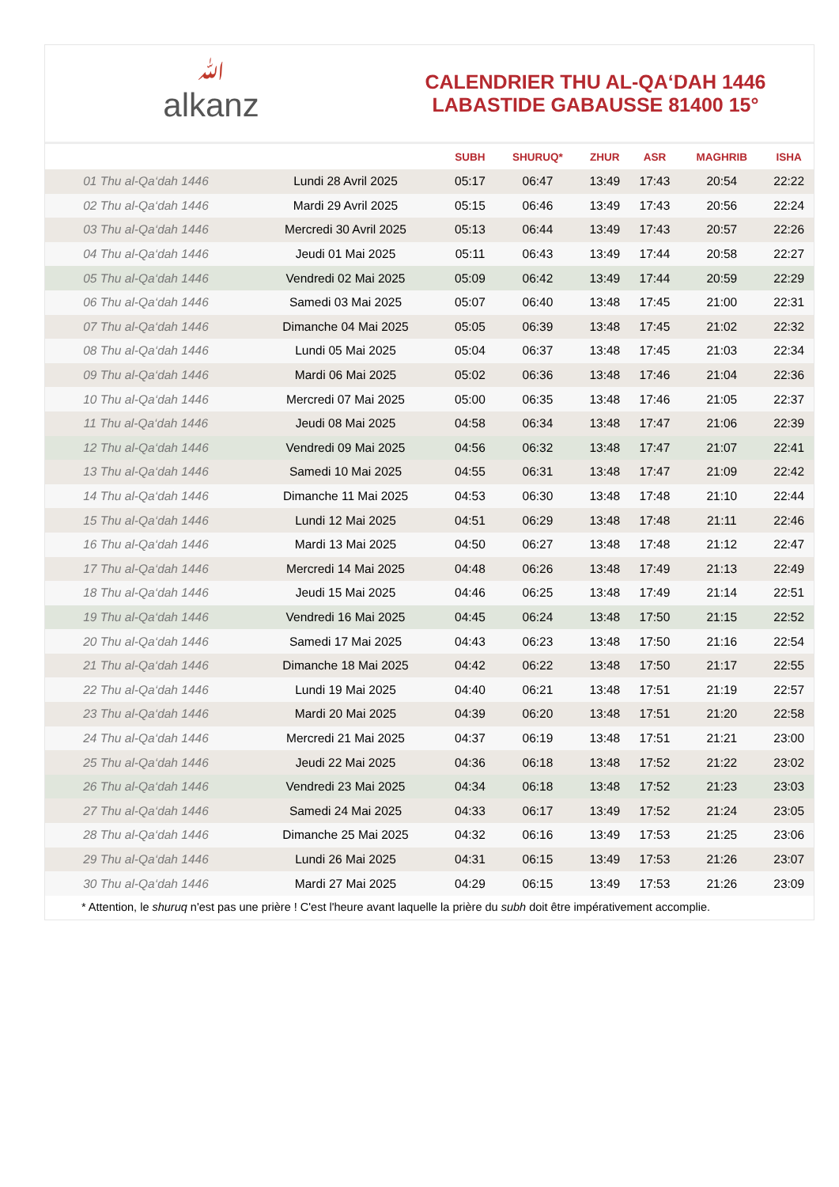ﷲalkanz
CALENDRIER THU AL-QA‘DAH 1446
LABASTIDE GABAUSSE 81400 15°
| | | SUBH | SHURUQ* | ZHUR | ASR | MAGHRIB | ISHA |
| --- | --- | --- | --- | --- | --- | --- | --- |
| 01 Thu al-Qa‘dah 1446 | Lundi 28 Avril 2025 | 05:17 | 06:47 | 13:49 | 17:43 | 20:54 | 22:22 |
| 02 Thu al-Qa‘dah 1446 | Mardi 29 Avril 2025 | 05:15 | 06:46 | 13:49 | 17:43 | 20:56 | 22:24 |
| 03 Thu al-Qa‘dah 1446 | Mercredi 30 Avril 2025 | 05:13 | 06:44 | 13:49 | 17:43 | 20:57 | 22:26 |
| 04 Thu al-Qa‘dah 1446 | Jeudi 01 Mai 2025 | 05:11 | 06:43 | 13:49 | 17:44 | 20:58 | 22:27 |
| 05 Thu al-Qa‘dah 1446 | Vendredi 02 Mai 2025 | 05:09 | 06:42 | 13:49 | 17:44 | 20:59 | 22:29 |
| 06 Thu al-Qa‘dah 1446 | Samedi 03 Mai 2025 | 05:07 | 06:40 | 13:48 | 17:45 | 21:00 | 22:31 |
| 07 Thu al-Qa‘dah 1446 | Dimanche 04 Mai 2025 | 05:05 | 06:39 | 13:48 | 17:45 | 21:02 | 22:32 |
| 08 Thu al-Qa‘dah 1446 | Lundi 05 Mai 2025 | 05:04 | 06:37 | 13:48 | 17:45 | 21:03 | 22:34 |
| 09 Thu al-Qa‘dah 1446 | Mardi 06 Mai 2025 | 05:02 | 06:36 | 13:48 | 17:46 | 21:04 | 22:36 |
| 10 Thu al-Qa‘dah 1446 | Mercredi 07 Mai 2025 | 05:00 | 06:35 | 13:48 | 17:46 | 21:05 | 22:37 |
| 11 Thu al-Qa‘dah 1446 | Jeudi 08 Mai 2025 | 04:58 | 06:34 | 13:48 | 17:47 | 21:06 | 22:39 |
| 12 Thu al-Qa‘dah 1446 | Vendredi 09 Mai 2025 | 04:56 | 06:32 | 13:48 | 17:47 | 21:07 | 22:41 |
| 13 Thu al-Qa‘dah 1446 | Samedi 10 Mai 2025 | 04:55 | 06:31 | 13:48 | 17:47 | 21:09 | 22:42 |
| 14 Thu al-Qa‘dah 1446 | Dimanche 11 Mai 2025 | 04:53 | 06:30 | 13:48 | 17:48 | 21:10 | 22:44 |
| 15 Thu al-Qa‘dah 1446 | Lundi 12 Mai 2025 | 04:51 | 06:29 | 13:48 | 17:48 | 21:11 | 22:46 |
| 16 Thu al-Qa‘dah 1446 | Mardi 13 Mai 2025 | 04:50 | 06:27 | 13:48 | 17:48 | 21:12 | 22:47 |
| 17 Thu al-Qa‘dah 1446 | Mercredi 14 Mai 2025 | 04:48 | 06:26 | 13:48 | 17:49 | 21:13 | 22:49 |
| 18 Thu al-Qa‘dah 1446 | Jeudi 15 Mai 2025 | 04:46 | 06:25 | 13:48 | 17:49 | 21:14 | 22:51 |
| 19 Thu al-Qa‘dah 1446 | Vendredi 16 Mai 2025 | 04:45 | 06:24 | 13:48 | 17:50 | 21:15 | 22:52 |
| 20 Thu al-Qa‘dah 1446 | Samedi 17 Mai 2025 | 04:43 | 06:23 | 13:48 | 17:50 | 21:16 | 22:54 |
| 21 Thu al-Qa‘dah 1446 | Dimanche 18 Mai 2025 | 04:42 | 06:22 | 13:48 | 17:50 | 21:17 | 22:55 |
| 22 Thu al-Qa‘dah 1446 | Lundi 19 Mai 2025 | 04:40 | 06:21 | 13:48 | 17:51 | 21:19 | 22:57 |
| 23 Thu al-Qa‘dah 1446 | Mardi 20 Mai 2025 | 04:39 | 06:20 | 13:48 | 17:51 | 21:20 | 22:58 |
| 24 Thu al-Qa‘dah 1446 | Mercredi 21 Mai 2025 | 04:37 | 06:19 | 13:48 | 17:51 | 21:21 | 23:00 |
| 25 Thu al-Qa‘dah 1446 | Jeudi 22 Mai 2025 | 04:36 | 06:18 | 13:48 | 17:52 | 21:22 | 23:02 |
| 26 Thu al-Qa‘dah 1446 | Vendredi 23 Mai 2025 | 04:34 | 06:18 | 13:48 | 17:52 | 21:23 | 23:03 |
| 27 Thu al-Qa‘dah 1446 | Samedi 24 Mai 2025 | 04:33 | 06:17 | 13:49 | 17:52 | 21:24 | 23:05 |
| 28 Thu al-Qa‘dah 1446 | Dimanche 25 Mai 2025 | 04:32 | 06:16 | 13:49 | 17:53 | 21:25 | 23:06 |
| 29 Thu al-Qa‘dah 1446 | Lundi 26 Mai 2025 | 04:31 | 06:15 | 13:49 | 17:53 | 21:26 | 23:07 |
| 30 Thu al-Qa‘dah 1446 | Mardi 27 Mai 2025 | 04:29 | 06:15 | 13:49 | 17:53 | 21:26 | 23:09 |
* Attention, le shuruq n'est pas une prière ! C'est l'heure avant laquelle la prière du subh doit être impérativement accomplie.